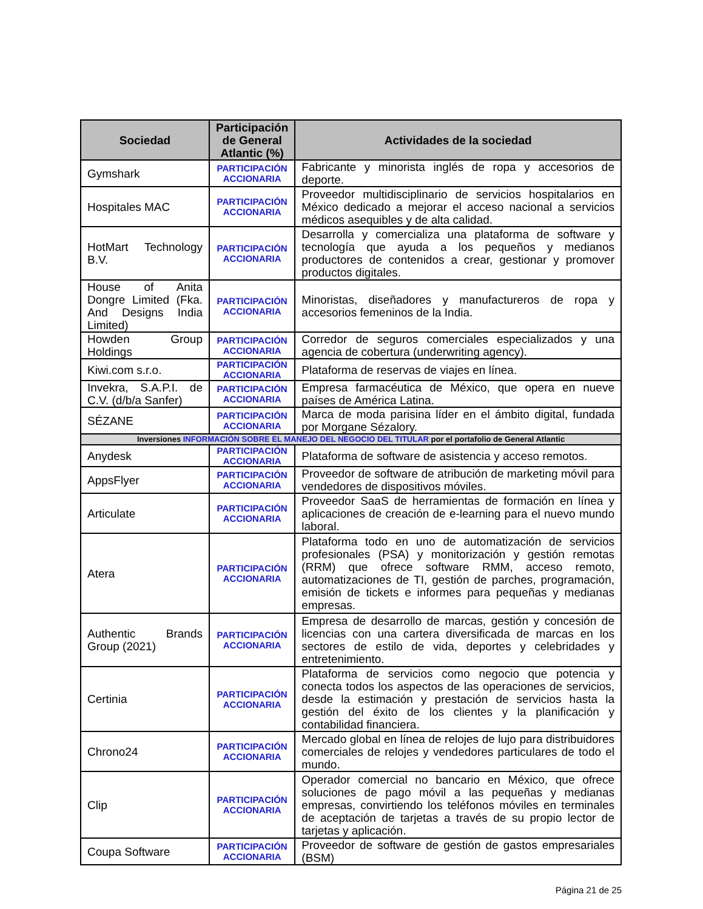| Sociedad | Participación de General Atlantic (%) | Actividades de la sociedad |
| --- | --- | --- |
| Gymshark | PARTICIPACIÓN ACCIONARIA | Fabricante y minorista inglés de ropa y accesorios de deporte. |
| Hospitales MAC | PARTICIPACIÓN ACCIONARIA | Proveedor multidisciplinario de servicios hospitalarios en México dedicado a mejorar el acceso nacional a servicios médicos asequibles y de alta calidad. |
| HotMart Technology B.V. | PARTICIPACIÓN ACCIONARIA | Desarrolla y comercializa una plataforma de software y tecnología que ayuda a los pequeños y medianos productores de contenidos a crear, gestionar y promover productos digitales. |
| House of Anita Dongre Limited (Fka. And Designs India Limited) | PARTICIPACIÓN ACCIONARIA | Minoristas, diseñadores y manufactureros de ropa y accesorios femeninos de la India. |
| Howden Group Holdings | PARTICIPACIÓN ACCIONARIA | Corredor de seguros comerciales especializados y una agencia de cobertura (underwriting agency). |
| Kiwi.com s.r.o. | PARTICIPACIÓN ACCIONARIA | Plataforma de reservas de viajes en línea. |
| Invekra, S.A.P.I. de C.V. (d/b/a Sanfer) | PARTICIPACIÓN ACCIONARIA | Empresa farmacéutica de México, que opera en nueve países de América Latina. |
| SÉZANE | PARTICIPACIÓN ACCIONARIA | Marca de moda parisina líder en el ámbito digital, fundada por Morgane Sézalory. |
| Inversiones INFORMACIÓN SOBRE EL MANEJO DEL NEGOCIO DEL TITULAR por el portafolio de General Atlantic | | |
| Anydesk | PARTICIPACIÓN ACCIONARIA | Plataforma de software de asistencia y acceso remotos. |
| AppsFlyer | PARTICIPACIÓN ACCIONARIA | Proveedor de software de atribución de marketing móvil para vendedores de dispositivos móviles. |
| Articulate | PARTICIPACIÓN ACCIONARIA | Proveedor SaaS de herramientas de formación en línea y aplicaciones de creación de e-learning para el nuevo mundo laboral. |
| Atera | PARTICIPACIÓN ACCIONARIA | Plataforma todo en uno de automatización de servicios profesionales (PSA) y monitorización y gestión remotas (RRM) que ofrece software RMM, acceso remoto, automatizaciones de TI, gestión de parches, programación, emisión de tickets e informes para pequeñas y medianas empresas. |
| Authentic Brands Group (2021) | PARTICIPACIÓN ACCIONARIA | Empresa de desarrollo de marcas, gestión y concesión de licencias con una cartera diversificada de marcas en los sectores de estilo de vida, deportes y celebridades y entretenimiento. |
| Certinia | PARTICIPACIÓN ACCIONARIA | Plataforma de servicios como negocio que potencia y conecta todos los aspectos de las operaciones de servicios, desde la estimación y prestación de servicios hasta la gestión del éxito de los clientes y la planificación y contabilidad financiera. |
| Chrono24 | PARTICIPACIÓN ACCIONARIA | Mercado global en línea de relojes de lujo para distribuidores comerciales de relojes y vendedores particulares de todo el mundo. |
| Clip | PARTICIPACIÓN ACCIONARIA | Operador comercial no bancario en México, que ofrece soluciones de pago móvil a las pequeñas y medianas empresas, convirtiendo los teléfonos móviles en terminales de aceptación de tarjetas a través de su propio lector de tarjetas y aplicación. |
| Coupa Software | PARTICIPACIÓN ACCIONARIA | Proveedor de software de gestión de gastos empresariales (BSM) |
Página 21 de 25